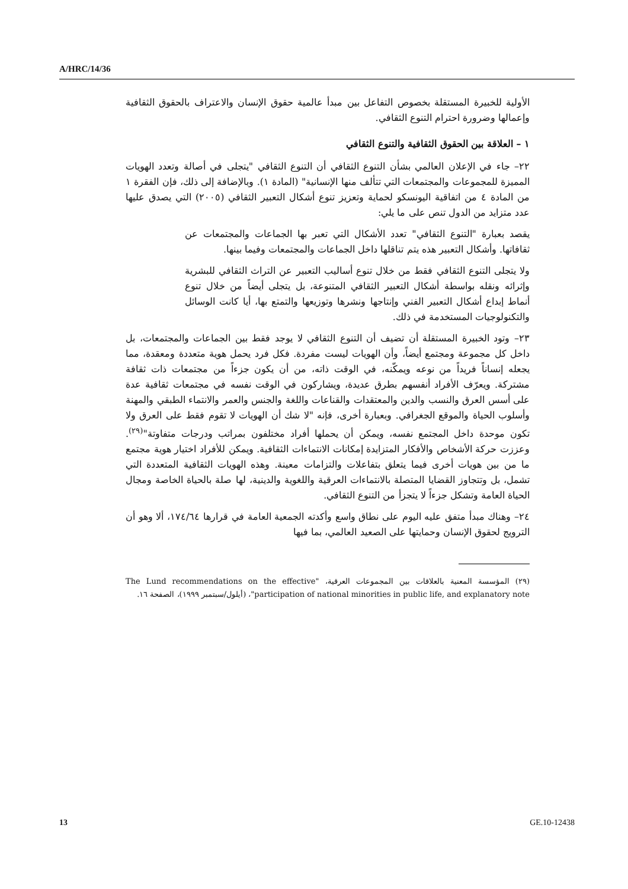A/HRC/14/36
الأولية للخبيرة المستقلة بخصوص التفاعل بين مبدأ عالمية حقوق الإنسان والاعتراف بالحقوق الثقافية وإعمالها وضرورة احترام التنوع الثقافي.
١ – العلاقة بين الحقوق الثقافية والتنوع الثقافي
٢٢– جاء في الإعلان العالمي بشأن التنوع الثقافي أن التنوع الثقافي "يتجلى في أصالة وتعدد الهويات المميزة للمجموعات والمجتمعات التي تتألف منها الإنسانية" (المادة ١). وبالإضافة إلى ذلك، فإن الفقرة ١ من المادة ٤ من اتفاقية اليونسكو لحماية وتعزيز تنوع أشكال التعبير الثقافي (٢٠٠٥) التي يصدق عليها عدد متزايد من الدول تنص على ما يلي:
يقصد بعبارة "التنوع الثقافي" تعدد الأشكال التي تعبر بها الجماعات والمجتمعات عن ثقافاتها. وأشكال التعبير هذه يتم تناقلها داخل الجماعات والمجتمعات وفيما بينها.
ولا يتجلى التنوع الثقافي فقط من خلال تنوع أساليب التعبير عن التراث الثقافي للبشرية وإثرائه ونقله بواسطة أشكال التعبير الثقافي المتنوعة، بل يتجلى أيضاً من خلال تنوع أنماط إبداع أشكال التعبير الفني وإنتاجها ونشرها وتوزيعها والتمتع بها، أيا كانت الوسائل والتكنولوجيات المستخدمة في ذلك.
٢٣– وتود الخبيرة المستقلة أن تضيف أن التنوع الثقافي لا يوجد فقط بين الجماعات والمجتمعات، بل داخل كل مجموعة ومجتمع أيضاً، وأن الهويات ليست مفردة. فكل فرد يحمل هوية متعددة ومعقدة، مما يجعله إنساناً فريداً من نوعه ويمكّنه، في الوقت ذاته، من أن يكون جزءاً من مجتمعات ذات ثقافة مشتركة. ويعرّف الأفراد أنفسهم بطرق عديدة، ويشاركون في الوقت نفسه في مجتمعات ثقافية عدة على أسس العرق والنسب والدين والمعتقدات والقناعات واللغة والجنس والعمر والانتماء الطبقي والمهنة وأسلوب الحياة والموقع الجغرافي. وبعبارة أخرى، فإنه "لا شك أن الهويات لا تقوم فقط على العرق ولا تكون موحدة داخل المجتمع نفسه، ويمكن أن يحملها أفراد مختلفون بمراتب ودرجات متفاوتة"<sup>(٢٩)</sup>. وعززت حركة الأشخاص والأفكار المتزايدة إمكانات الانتماءات الثقافية. ويمكن للأفراد اختيار هوية مجتمع ما من بين هويات أخرى فيما يتعلق بتفاعلات والتزامات معينة. وهذه الهويات الثقافية المتعددة التي تشمل، بل وتتجاوز القضايا المتصلة بالانتماءات العرقية واللغوية والدينية، لها صلة بالحياة الخاصة ومجال الحياة العامة وتشكل جزءاً لا يتجزأ من التنوع الثقافي.
٢٤– وهناك مبدأ متفق عليه اليوم على نطاق واسع وأكدته الجمعية العامة في قرارها ١٧٤/٦٤، ألا وهو أن الترويج لحقوق الإنسان وحمايتها على الصعيد العالمي، بما فيها
(٢٩) المؤسسة المعنية بالعلاقات بين المجموعات العرقية، "The Lund recommendations on the effective participation of national minorities in public life, and explanatory note"، (أيلول/سبتمبر ١٩٩٩)، الصفحة ١٦.
13 GE.10-12438